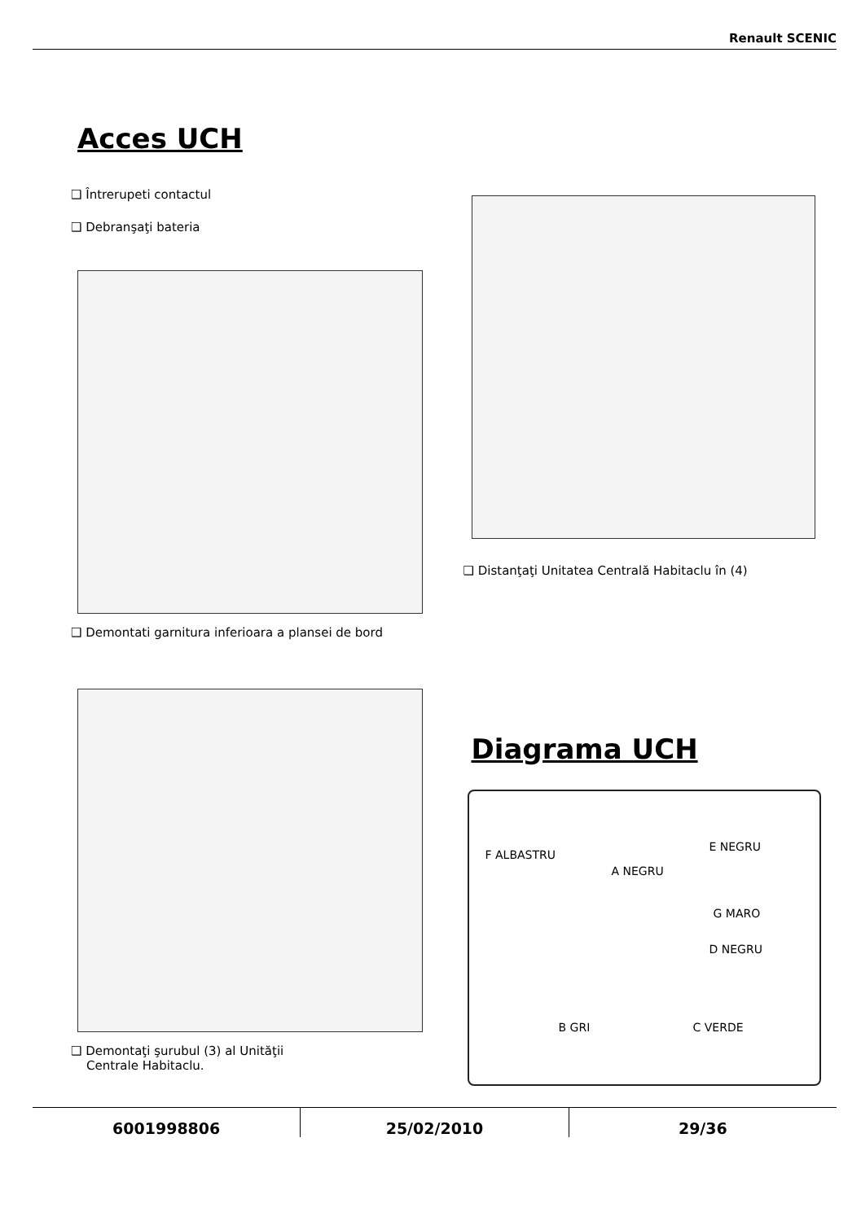Renault SCENIC
Acces UCH
❑ Întrerupeti contactul
❑ Debranşaţi bateria
❑ Demontati garnitura inferioara a plansei de bord
❑ Demontaţi şurubul (3) al Unităţii
Centrale Habitaclu.
❑ Distanţaţi Unitatea Centrală Habitaclu în (4)
Diagrama UCH
F ALBASTRU
E NEGRU
A NEGRU
G MARO
D NEGRU
B GRI C VERDE
6001998806 25/02/2010 29/36